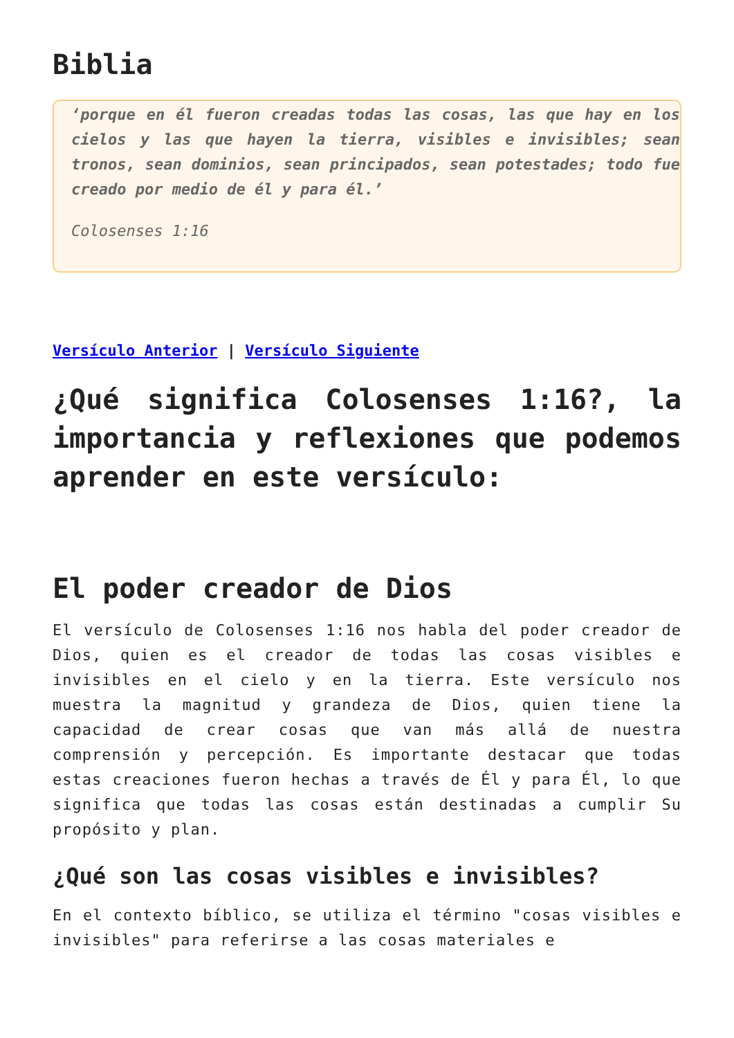Biblia
‘porque en él fueron creadas todas las cosas, las que hay en los cielos y las que hayen la tierra, visibles e invisibles; sean tronos, sean dominios, sean principados, sean potestades; todo fue creado por medio de él y para él.’
Colosenses 1:16
Versículo Anterior | Versículo Siguiente
¿Qué significa Colosenses 1:16?, la importancia y reflexiones que podemos aprender en este versículo:
El poder creador de Dios
El versículo de Colosenses 1:16 nos habla del poder creador de Dios, quien es el creador de todas las cosas visibles e invisibles en el cielo y en la tierra. Este versículo nos muestra la magnitud y grandeza de Dios, quien tiene la capacidad de crear cosas que van más allá de nuestra comprensión y percepción. Es importante destacar que todas estas creaciones fueron hechas a través de Él y para Él, lo que significa que todas las cosas están destinadas a cumplir Su propósito y plan.
¿Qué son las cosas visibles e invisibles?
En el contexto bíblico, se utiliza el término "cosas visibles e invisibles" para referirse a las cosas materiales e